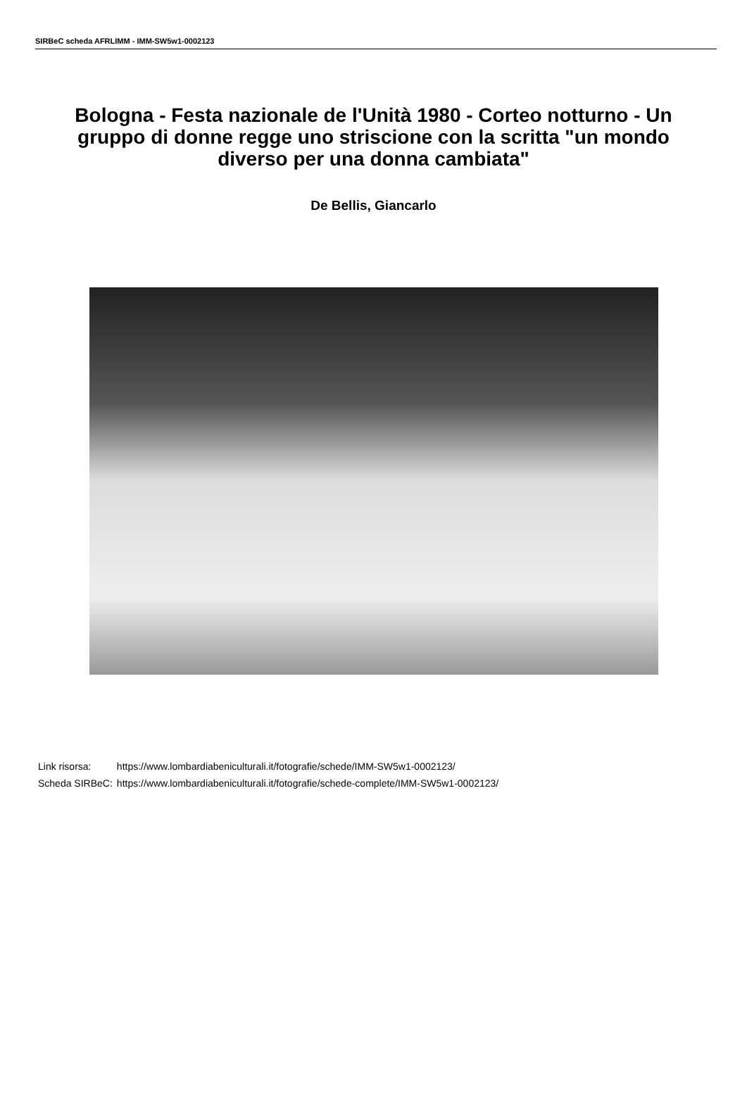SIRBeC scheda AFRLIMM - IMM-SW5w1-0002123
Bologna - Festa nazionale de l'Unità 1980 - Corteo notturno - Un gruppo di donne regge uno striscione con la scritta "un mondo diverso per una donna cambiata"
De Bellis, Giancarlo
| Link risorsa: | https://www.lombardiabeniculturali.it/fotografie/schede/IMM-SW5w1-0002123/ |
| Scheda SIRBeC: | https://www.lombardiabeniculturali.it/fotografie/schede-complete/IMM-SW5w1-0002123/ |